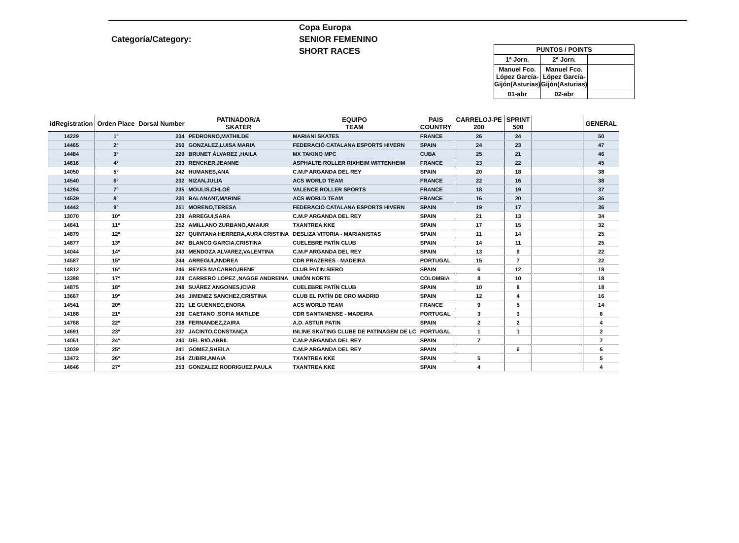Categoría/Category:
Copa Europa
SENIOR FEMENINO
SHORT RACES
| PUNTOS / POINTS | | |
| 1ª Jorn. | 2ª Jorn. | |
| Manuel Fco. López García-Gijón(Asturias) | Manuel Fco. López García-Gijón(Asturias) | |
| 01-abr | 02-abr | |
| idRegistration | Orden Place | Dorsal Number | PATINADOR/A SKATER | EQUIPO TEAM | PAIS COUNTRY | CARRELOJ-PE 200 | SPRINT 500 | | GENERAL |
| --- | --- | --- | --- | --- | --- | --- | --- | --- | --- |
| 14229 | 1º | 234 | PEDRONNO,MATHILDE | MARIANI SKATES | FRANCE | 26 | 24 | | 50 |
| 14465 | 2º | 250 | GONZALEZ,LUISA MARIA | FEDERACIÓ CATALANA ESPORTS HIVERN | SPAIN | 24 | 23 | | 47 |
| 14484 | 3º | 229 | BRUNET ÁLVAREZ ,HAILA | MX TAKINO MPC | CUBA | 25 | 21 | | 46 |
| 14616 | 4º | 233 | RENCKER,JEANNE | ASPHALTE ROLLER RIXHEIM WITTENHEIM | FRANCE | 23 | 22 | | 45 |
| 14050 | 5º | 242 | HUMANES,ANA | C.M.P ARGANDA DEL REY | SPAIN | 20 | 18 | | 38 |
| 14540 | 6º | 232 | NIZAN,JULIA | ACS WORLD TEAM | FRANCE | 22 | 16 | | 38 |
| 14294 | 7º | 235 | MOULIS,CHLOÉ | VALENCE ROLLER SPORTS | FRANCE | 18 | 19 | | 37 |
| 14539 | 8º | 230 | BALANANT,MARINE | ACS WORLD TEAM | FRANCE | 16 | 20 | | 36 |
| 14442 | 9º | 251 | MORENO,TERESA | FEDERACIÓ CATALANA ESPORTS HIVERN | SPAIN | 19 | 17 | | 36 |
| 13070 | 10º | 239 | ARREGUI,SARA | C.M.P ARGANDA DEL REY | SPAIN | 21 | 13 | | 34 |
| 14641 | 11º | 252 | AMILLANO ZURBANO,AMAIUR | TXANTREA KKE | SPAIN | 17 | 15 | | 32 |
| 14879 | 12º | 227 | QUINTANA HERRERA,AURA CRISTINA | DESLIZA VITORIA - MARIANISTAS | SPAIN | 11 | 14 | | 25 |
| 14877 | 13º | 247 | BLANCO GARCIA,CRISTINA | CUELEBRE PATÍN CLUB | SPAIN | 14 | 11 | | 25 |
| 14044 | 14º | 243 | MENDOZA ALVAREZ,VALENTINA | C.M.P ARGANDA DEL REY | SPAIN | 13 | 9 | | 22 |
| 14587 | 15º | 244 | ARREGUI,ANDREA | CDR PRAZERES - MADEIRA | PORTUGAL | 15 | 7 | | 22 |
| 14812 | 16º | 246 | REYES MACARRO,IRENE | CLUB PATIN SIERO | SPAIN | 6 | 12 | | 18 |
| 13398 | 17º | 228 | CARRERO LOPEZ ,NAGGE ANDREINA | UNIÓN NORTE | COLOMBIA | 8 | 10 | | 18 |
| 14875 | 18º | 248 | SUÁREZ ANGONES,ICIAR | CUELEBRE PATÍN CLUB | SPAIN | 10 | 8 | | 18 |
| 13667 | 19º | 245 | JIMENEZ SANCHEZ,CRISTINA | CLUB EL PATÍN DE ORO MADRID | SPAIN | 12 | 4 | | 16 |
| 14541 | 20º | 231 | LE GUENNEC,ENORA | ACS WORLD TEAM | FRANCE | 9 | 5 | | 14 |
| 14188 | 21º | 236 | CAETANO ,SOFIA MATILDE | CDR SANTANENSE - MADEIRA | PORTUGAL | 3 | 3 | | 6 |
| 14768 | 22º | 238 | FERNANDEZ,ZAIRA | A.D. ASTUR PATIN | SPAIN | 2 | 2 | | 4 |
| 14691 | 23º | 237 | JACINTO,CONSTANÇA | INLINE SKATING CLUBE DE PATINAGEM DE LC | PORTUGAL | 1 | 1 | | 2 |
| 14051 | 24º | 240 | DEL RIO,ABRIL | C.M.P ARGANDA DEL REY | SPAIN | 7 | | | 7 |
| 13039 | 25º | 241 | GOMEZ,SHEILA | C.M.P ARGANDA DEL REY | SPAIN | | 6 | | 6 |
| 13472 | 26º | 254 | ZUBIRI,AMAIA | TXANTREA KKE | SPAIN | 5 | | | 5 |
| 14646 | 27º | 253 | GONZALEZ RODRIGUEZ,PAULA | TXANTREA KKE | SPAIN | 4 | | | 4 |